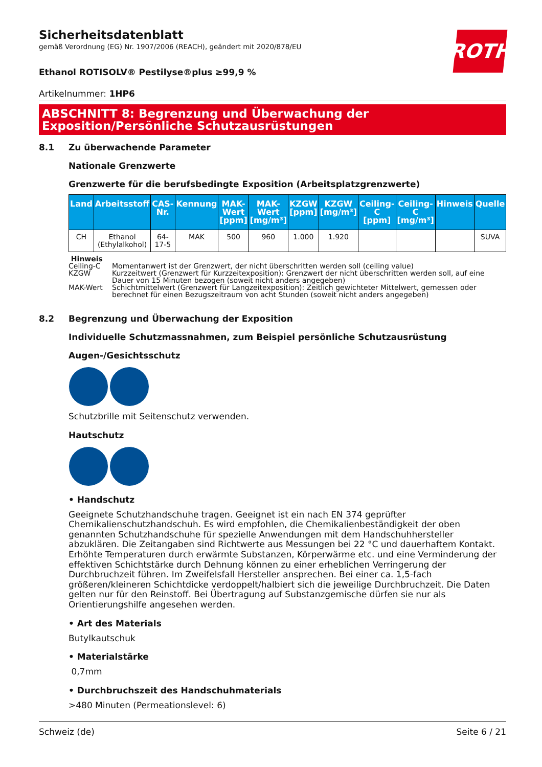ROTH
Sicherheitsdatenblatt
gemäß Verordnung (EG) Nr. 1907/2006 (REACH), geändert mit 2020/878/EU
Ethanol ROTISOLV® Pestilyse®plus ≥99,9 %
Artikelnummer: 1HP6
ABSCHNITT 8: Begrenzung und Überwachung der Exposition/Persönliche Schutzausrüstungen
8.1 Zu überwachende Parameter
Nationale Grenzwerte
Grenzwerte für die berufsbedingte Exposition (Arbeitsplatzgrenzwerte)
| Land | Arbeitsstoff | CAS-Nr. | Kennung | MAK-Wert [ppm] | MAK-Wert [mg/m³] | KZGW [ppm] | KZGW [mg/m³] | Ceiling-C [ppm] | Ceiling-C [mg/m³] | Hinweis | Quelle |
| --- | --- | --- | --- | --- | --- | --- | --- | --- | --- | --- | --- |
| CH | Ethanol (Ethylalkohol) | 64-17-5 | MAK | 500 | 960 | 1.000 | 1.920 | | | | SUVA |
Hinweis
Ceiling-C Momentanwert ist der Grenzwert, der nicht überschritten werden soll (ceiling value)
KZGW Kurzzeitwert (Grenzwert für Kurzzeitexposition): Grenzwert der nicht überschritten werden soll, auf eine Dauer von 15 Minuten bezogen (soweit nicht anders angegeben)
MAK-Wert Schichtmittelwert (Grenzwert für Langzeitexposition): Zeitlich gewichteter Mittelwert, gemessen oder berechnet für einen Bezugszeitraum von acht Stunden (soweit nicht anders angegeben)
8.2 Begrenzung und Überwachung der Exposition
Individuelle Schutzmassnahmen, zum Beispiel persönliche Schutzausrüstung
Augen-/Gesichtsschutz
Schutzbrille mit Seitenschutz verwenden.
Hautschutz
• Handschutz
Geeignete Schutzhandschuhe tragen. Geeignet ist ein nach EN 374 geprüfter Chemikalienschutzhandschuh. Es wird empfohlen, die Chemikalienbeständigkeit der oben genannten Schutzhandschuhe für spezielle Anwendungen mit dem Handschuhhersteller abzuklären. Die Zeitangaben sind Richtwerte aus Messungen bei 22 °C und dauerhaftem Kontakt. Erhöhte Temperaturen durch erwärmte Substanzen, Körperwärme etc. und eine Verminderung der effektiven Schichtstärke durch Dehnung können zu einer erheblichen Verringerung der Durchbruchzeit führen. Im Zweifelsfall Hersteller ansprechen. Bei einer ca. 1,5-fach größeren/kleineren Schichtdicke verdoppelt/halbiert sich die jeweilige Durchbruchzeit. Die Daten gelten nur für den Reinstoff. Bei Übertragung auf Substanzgemische dürfen sie nur als Orientierungshilfe angesehen werden.
• Art des Materials
Butylkautschuk
• Materialstärke
0,7mm
• Durchbruchszeit des Handschuhmaterials
>480 Minuten (Permeationslevel: 6)
Schweiz (de) Seite 6 / 21